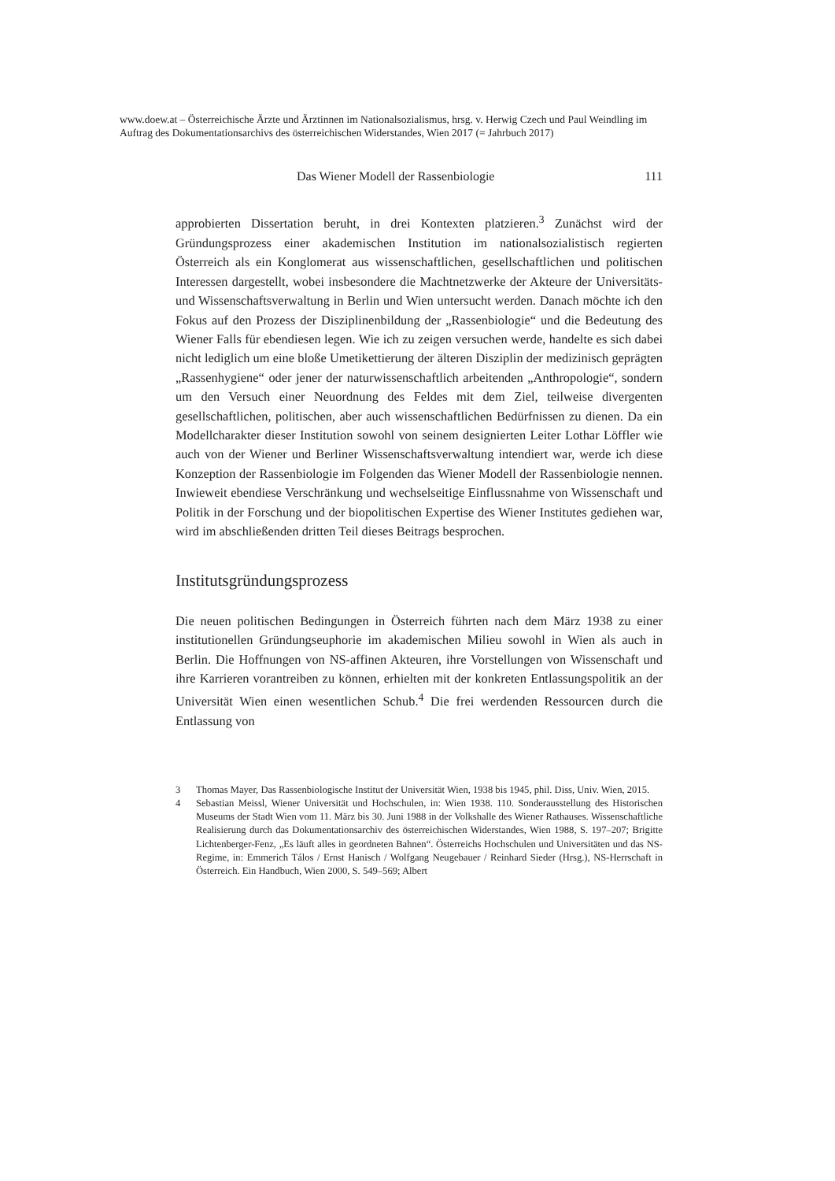www.doew.at – Österreichische Ärzte und Ärztinnen im Nationalsozialismus, hrsg. v. Herwig Czech und Paul Weindling im Auftrag des Dokumentationsarchivs des österreichischen Widerstandes, Wien 2017 (= Jahrbuch 2017)
Das Wiener Modell der Rassenbiologie 111
approbierten Dissertation beruht, in drei Kontexten platzieren.<sup>3</sup> Zunächst wird der Gründungsprozess einer akademischen Institution im nationalsozialistisch regierten Österreich als ein Konglomerat aus wissenschaftlichen, gesellschaft­lichen und politischen Interessen dargestellt, wobei insbesondere die Macht­netzwerke der Akteure der Universitäts- und Wissenschaftsverwaltung in Berlin und Wien untersucht werden. Danach möchte ich den Fokus auf den Prozess der Disziplinenbildung der „Rassenbiologie“ und die Bedeutung des Wiener Falls für ebendiesen legen. Wie ich zu zeigen versuchen werde, handelte es sich dabei nicht lediglich um eine bloße Umetikettierung der älteren Disziplin der medizinisch geprägten „Rassenhygiene“ oder jener der naturwissenschaftlich arbeitenden „Anthropologie“, sondern um den Versuch einer Neuordnung des Feldes mit dem Ziel, teilweise divergenten gesellschaftlichen, politischen, aber auch wissenschaftlichen Bedürfnissen zu dienen. Da ein Modellcharakter die­ser Institution sowohl von seinem designierten Leiter Lothar Löffler wie auch von der Wiener und Berliner Wissenschaftsverwaltung intendiert war, werde ich diese Konzeption der Rassenbiologie im Folgenden das Wiener Modell der Rassenbiologie nennen. Inwieweit ebendiese Verschränkung und wechselseiti­ge Einflussnahme von Wissenschaft und Politik in der Forschung und der bio­politischen Expertise des Wiener Institutes gediehen war, wird im abschließen­den dritten Teil dieses Beitrags besprochen.
Institutsgründungsprozess
Die neuen politischen Bedingungen in Österreich führten nach dem März 1938 zu einer institutionellen Gründungseuphorie im akademischen Milieu sowohl in Wien als auch in Berlin. Die Hoffnungen von NS-affinen Akteuren, ihre Vor­stellungen von Wissenschaft und ihre Karrieren vorantreiben zu können, er­hielten mit der konkreten Entlassungspolitik an der Universität Wien einen we­sentlichen Schub.<sup>4</sup> Die frei werdenden Ressourcen durch die Entlassung von
3 Thomas Mayer, Das Rassenbiologische Institut der Universität Wien, 1938 bis 1945, phil. Diss, Univ. Wien, 2015.
4 Sebastian Meissl, Wiener Universität und Hochschulen, in: Wien 1938. 110. Sonderausstel­lung des Historischen Museums der Stadt Wien vom 11. März bis 30. Juni 1988 in der Volks­halle des Wiener Rathauses. Wissenschaftliche Realisierung durch das Dokumentations­archiv des österreichischen Widerstandes, Wien 1988, S. 197–207; Brigitte Lichtenberger-Fenz, „Es läuft alles in geordneten Bahnen“. Österreichs Hochschulen und Universitäten und das NS-Regime, in: Emmerich Tálos / Ernst Hanisch / Wolfgang Neugebauer / Reinhard Sieder (Hrsg.), NS-Herrschaft in Österreich. Ein Handbuch, Wien 2000, S. 549–569; Albert